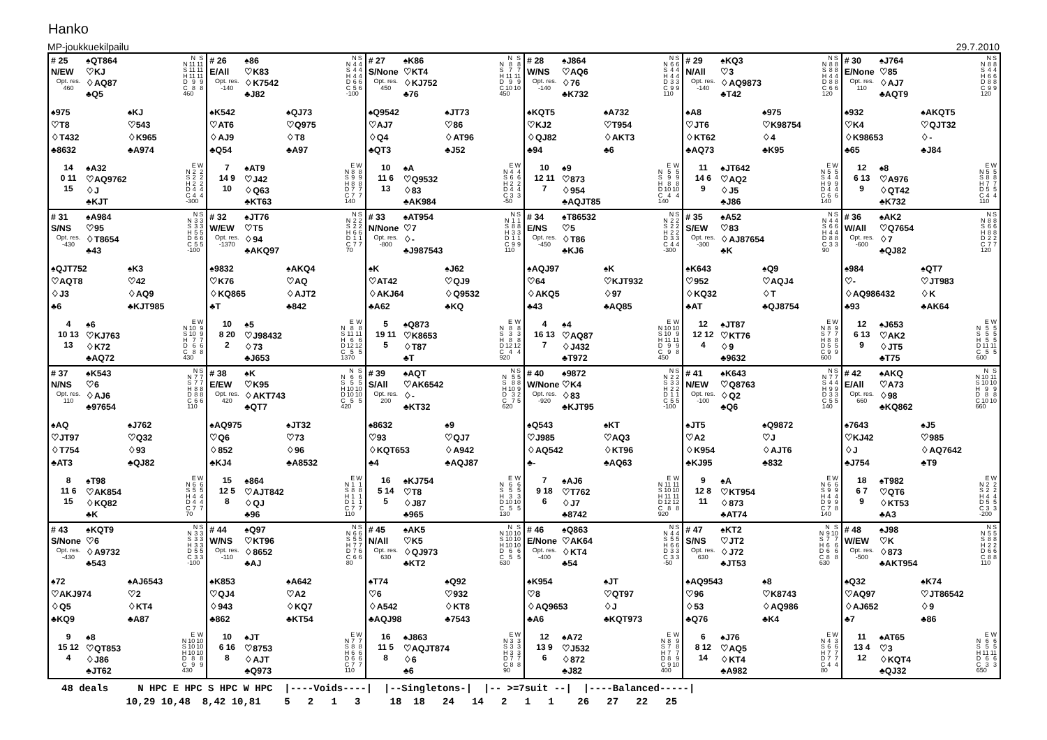Hanko
MP-joukkuekilpailu 29.7.2010
# 25
N/EW
Opt. res.
460
♠QT864
♡KJ
♢AQ87
♣Q5
| | N | S |
| --- | --- | --- |
| N | 11 | 11 |
| S | 11 | 11 |
| H | 11 | 11 |
| D | 9 | 9 |
| C | 8 | 8 |
| 460 | | |
♠975
♡T8
♢T432
♣8632
♠KJ
♡543
♢K965
♣A974
14
0 11
15
♠A32
♡AQ9762
♢J
♣KJT
| | E | W |
| --- | --- | --- |
| N | 2 | 2 |
| S | 2 | 2 |
| H | 2 | 2 |
| D | 4 | 4 |
| C | 4 | 4 |
| -300 | | |
# 26
E/All
Opt. res.
-140
♠86
♡K83
♢K7542
♣J82
| | N | S |
| --- | --- | --- |
| N | 4 | 4 |
| S | 4 | 4 |
| H | 4 | 4 |
| D | 6 | 6 |
| C | 5 | 6 |
| -100 | | |
♠K542
♡AT6
♢AJ9
♣Q54
♠QJ73
♡Q975
♢T8
♣A97
7
14 9
10
♠AT9
♡J42
♢Q63
♣KT63
| | E | W |
| --- | --- | --- |
| N | 8 | 8 |
| S | 9 | 9 |
| H | 8 | 8 |
| D | 7 | 7 |
| C | 7 | 7 |
| 140 | | |
# 27
S/None
Opt. res.
450
♠K86
♡KT4
♢KJ752
♣76
| | N | S |
| --- | --- | --- |
| N | 8 | 8 |
| S | 7 | 7 |
| H | 11 | 11 |
| D | 9 | 9 |
| C | 10 | 10 |
| 450 | | |
♠Q9542
♡AJ7
♢Q4
♣QT3
♠JT73
♡86
♢AT96
♣J52
10
11 6
13
♠A
♡Q9532
♢83
♣AK984
| | E | W |
| --- | --- | --- |
| N | 4 | 4 |
| S | 6 | 6 |
| H | 2 | 2 |
| D | 4 | 4 |
| C | 3 | 3 |
| -50 | | |
# 28
W/NS
Opt. res.
-140
♠J864
♡AQ6
♢76
♣K732
| | N | S |
| --- | --- | --- |
| N | 6 | 6 |
| S | 4 | 4 |
| H | 4 | 4 |
| D | 3 | 3 |
| C | 9 | 9 |
| 110 | | |
♠KQT5
♡KJ2
♢QJ82
♣94
♠A732
♡T954
♢AKT3
♣6
10
12 11
7
♠9
♡873
♢954
♣AQJT85
| | E | W |
| --- | --- | --- |
| N | 5 | 5 |
| S | 9 | 9 |
| H | 8 | 8 |
| D | 10 | 10 |
| C | 4 | 4 |
| 140 | | |
# 29
N/All
Opt. res.
-140
♠KQ3
♡3
♢AQ9873
♣T42
| | N | S |
| --- | --- | --- |
| N | 8 | 8 |
| S | 8 | 8 |
| H | 4 | 4 |
| D | 8 | 8 |
| C | 6 | 6 |
| 120 | | |
♠A8
♡JT6
♢KT62
♣AQ73
♠975
♡K98754
♢4
♣K95
11
14 6
9
♠JT642
♡AQ2
♢J5
♣J86
| | E | W |
| --- | --- | --- |
| N | 5 | 5 |
| S | 4 | 4 |
| H | 9 | 9 |
| D | 4 | 4 |
| C | 6 | 6 |
| 140 | | |
# 30
E/None
Opt. res.
110
♠J764
♡85
♢AJ7
♣AQT9
| | N | S |
| --- | --- | --- |
| N | 8 | 8 |
| S | 4 | 4 |
| H | 6 | 6 |
| D | 8 | 8 |
| C | 9 | 9 |
| 120 | | |
♠932
♡K4
♢K98653
♣65
♠AKQT5
♡QJT32
♢-
♣J84
12
6 13
9
♠8
♡A976
♢QT42
♣K732
| | E | W |
| --- | --- | --- |
| N | 5 | 5 |
| S | 8 | 8 |
| H | 7 | 7 |
| D | 5 | 5 |
| C | 4 | 4 |
| 110 | | |
# 31
S/NS
Opt. res.
-430
♠A984
♡95
♢T8654
♣43
| | N | S |
| --- | --- | --- |
| N | 3 | 3 |
| S | 3 | 3 |
| H | 5 | 5 |
| D | 6 | 6 |
| C | 5 | 5 |
| -100 | | |
♠QJT752
♡AQT8
♢J3
♣6
♠K3
♡42
♢AQ9
♣KJT985
4
10 13
13
♠6
♡KJ763
♢K72
♣AQ72
| | E | W |
| --- | --- | --- |
| N | 10 | 9 |
| S | 10 | 9 |
| H | 7 | 7 |
| D | 6 | 6 |
| C | 8 | 8 |
| 430 | | |
# 32
W/EW
Opt. res.
-1370
♠JT76
♡T5
♢94
♣AKQ97
| | N | S |
| --- | --- | --- |
| N | 2 | 2 |
| S | 2 | 2 |
| H | 6 | 6 |
| D | 1 | 1 |
| C | 7 | 7 |
| 70 | | |
♠9832
♡K76
♢KQ865
♣T
♠AKQ4
♡AQ
♢AJT2
♣842
10
8 20
2
♠5
♡J98432
♢73
♣J653
| | E | W |
| --- | --- | --- |
| N | 8 | 8 |
| S | 11 | 11 |
| H | 6 | 6 |
| D | 12 | 12 |
| C | 5 | 5 |
| 1370 | | |
# 33
N/None
Opt. res.
-800
♠AT954
♡7
♢-
♣J987543
| | N | S |
| --- | --- | --- |
| N | 1 | 1 |
| S | 8 | 8 |
| H | 3 | 3 |
| D | 1 | 1 |
| C | 9 | 9 |
| 110 | | |
♠K
♡AT42
♢AKJ64
♣A62
♠J62
♡QJ9
♢Q9532
♣KQ
5
19 11
5
♠Q873
♡K8653
♢T87
♣T
| | E | W |
| --- | --- | --- |
| N | 8 | 8 |
| S | 3 | 3 |
| H | 8 | 8 |
| D | 12 | 12 |
| C | 4 | 4 |
| 920 | | |
# 34
E/NS
Opt. res.
-450
♠T86532
♡5
♢T86
♣KJ6
| | N | S |
| --- | --- | --- |
| N | 2 | 2 |
| S | 2 | 2 |
| H | 2 | 2 |
| D | 3 | 3 |
| C | 4 | 4 |
| -300 | | |
♠AQJ97
♡64
♢AKQ5
♣43
♠K
♡KJT932
♢97
♣AQ85
4
16 13
7
♠4
♡AQ87
♢J432
♣T972
| | E | W |
| --- | --- | --- |
| N | 10 | 10 |
| S | 10 | 9 |
| H | 11 | 11 |
| D | 9 | 9 |
| C | 9 | 8 |
| 450 | | |
# 35
S/EW
Opt. res.
-300
♠A52
♡83
♢AJ87654
♣K
| | N | S |
| --- | --- | --- |
| N | 4 | 4 |
| S | 6 | 6 |
| H | 4 | 4 |
| D | 8 | 8 |
| C | 3 | 3 |
| 90 | | |
♠K643
♡952
♢KQ32
♣AT
♠Q9
♡AQJ4
♢T
♣QJ8754
12
12 12
4
♠JT87
♡KT76
♢9
♣9632
| | E | W |
| --- | --- | --- |
| N | 8 | 9 |
| S | 7 | 7 |
| H | 8 | 8 |
| D | 5 | 5 |
| C | 9 | 9 |
| 600 | | |
# 36
W/All
Opt. res.
-600
♠AK2
♡Q7654
♢7
♣QJ82
| | N | S |
| --- | --- | --- |
| N | 8 | 8 |
| S | 6 | 6 |
| H | 8 | 8 |
| D | 2 | 2 |
| C | 7 | 7 |
| 120 | | |
♠984
♡-
♢AQ986432
♣93
♠QT7
♡JT983
♢K
♣AK64
12
6 13
9
♠J653
♡AK2
♢JT5
♣T75
| | E | W |
| --- | --- | --- |
| N | 5 | 5 |
| S | 5 | 5 |
| H | 5 | 5 |
| D | 11 | 11 |
| C | 5 | 5 |
| 600 | | |
# 37
N/NS
Opt. res.
110
♠K543
♡6
♢AJ6
♣97654
| | N | S |
| --- | --- | --- |
| N | 7 | 7 |
| S | 7 | 7 |
| H | 8 | 8 |
| D | 8 | 8 |
| C | 6 | 6 |
| 110 | | |
♠AQ
♡JT97
♢T754
♣AT3
♠J762
♡Q32
♢93
♣QJ82
8
11 6
15
♠T98
♡AK854
♢KQ82
♣K
| | E | W |
| --- | --- | --- |
| N | 6 | 6 |
| S | 5 | 5 |
| H | 4 | 4 |
| D | 4 | 4 |
| C | 7 | 7 |
| 70 | | |
# 38
E/EW
Opt. res.
420
♠K
♡K95
♢AKT743
♣QT7
| | N | S |
| --- | --- | --- |
| N | 6 | 6 |
| S | 5 | 5 |
| H | 10 | 10 |
| D | 10 | 10 |
| C | 5 | 5 |
| 420 | | |
♠AQ975
♡Q6
♢852
♣KJ4
♠JT32
♡73
♢96
♣A8532
15
12 5
8
♠864
♡AJT842
♢QJ
♣96
| | E | W |
| --- | --- | --- |
| N | 1 | 1 |
| S | 8 | 8 |
| H | 1 | 1 |
| D | 1 | 1 |
| C | 7 | 7 |
| 110 | | |
# 39
S/All
Opt. res.
200
♠AQT
♡AK6542
♢-
♣KT32
| | N | S |
| --- | --- | --- |
| N | 5 | 5 |
| S | 8 | 8 |
| H | 10 | 9 |
| D | 3 | 2 |
| C | 7 | 5 |
| 620 | | |
♠8632
♡93
♢KQT653
♣4
♠9
♡QJ7
♢A942
♣AQJ87
16
5 14
5
♠KJ754
♡T8
♢J87
♣965
| | E | W |
| --- | --- | --- |
| N | 6 | 6 |
| S | 5 | 5 |
| H | 3 | 3 |
| D | 10 | 10 |
| C | 5 | 5 |
| 130 | | |
# 40
W/None
Opt. res.
-920
♠9872
♡K4
♢83
♣KJT95
| | N | S |
| --- | --- | --- |
| N | 2 | 2 |
| S | 3 | 3 |
| H | 2 | 2 |
| D | 1 | 1 |
| C | 5 | 5 |
| -100 | | |
♠Q543
♡J985
♢AQ542
♣-
♠KT
♡AQ3
♢KT96
♣AQ63
7
9 18
6
♠AJ6
♡T762
♢J7
♣8742
| | E | W |
| --- | --- | --- |
| N | 11 | 11 |
| S | 10 | 10 |
| H | 11 | 11 |
| D | 12 | 12 |
| C | 8 | 8 |
| 920 | | |
# 41
N/EW
Opt. res.
-100
♠K643
♡Q8763
♢Q2
♣Q6
| | N | S |
| --- | --- | --- |
| N | 7 | 7 |
| S | 4 | 4 |
| H | 9 | 9 |
| D | 3 | 3 |
| C | 5 | 5 |
| 140 | | |
♠JT5
♡A2
♢K954
♣KJ95
♠Q9872
♡J
♢AJT6
♣832
9
12 8
11
♠A
♡KT954
♢873
♣AT74
| | E | W |
| --- | --- | --- |
| N | 6 | 6 |
| S | 9 | 9 |
| H | 4 | 4 |
| D | 9 | 9 |
| C | 7 | 8 |
| 140 | | |
# 42
E/All
Opt. res.
660
♠AKQ
♡A73
♢98
♣KQ862
| | N | S |
| --- | --- | --- |
| N | 10 | 11 |
| S | 10 | 10 |
| H | 9 | 9 |
| D | 8 | 8 |
| C | 10 | 10 |
| 660 | | |
♠7643
♡KJ42
♢J
♣J754
♠J5
♡985
♢AQ7642
♣T9
18
6 7
9
♠T982
♡QT6
♢KT53
♣A3
| | E | W |
| --- | --- | --- |
| N | 2 | 2 |
| S | 2 | 2 |
| H | 4 | 4 |
| D | 5 | 5 |
| C | 3 | 3 |
| -200 | | |
# 43
S/None
Opt. res.
-430
♠KQT9
♡6
♢A9732
♣543
| | N | S |
| --- | --- | --- |
| N | 3 | 3 |
| S | 3 | 3 |
| H | 3 | 3 |
| D | 5 | 5 |
| C | 3 | 3 |
| -100 | | |
♠72
♡AKJ974
♢Q5
♣KQ9
♠AJ6543
♡2
♢KT4
♣A87
9
15 12
4
♠8
♡QT853
♢J86
♣JT62
| | E | W |
| --- | --- | --- |
| N | 10 | 10 |
| S | 10 | 10 |
| H | 10 | 10 |
| D | 8 | 8 |
| C | 9 | 9 |
| 430 | | |
# 44
W/NS
Opt. res.
-110
♠Q97
♡KT96
♢8652
♣AJ
| | N | S |
| --- | --- | --- |
| N | 6 | 6 |
| S | 5 | 5 |
| H | 7 | 7 |
| D | 7 | 6 |
| C | 6 | 6 |
| 80 | | |
♠K853
♡QJ4
♢943
♣862
♠A642
♡A2
♢KQ7
♣KT54
10
6 16
8
♠JT
♡8753
♢AJT
♣Q973
| | E | W |
| --- | --- | --- |
| N | 7 | 7 |
| S | 8 | 8 |
| H | 6 | 6 |
| D | 6 | 6 |
| C | 7 | 7 |
| 110 | | |
# 45
N/All
Opt. res.
630
♠AK5
♡K5
♢QJ973
♣KT2
| | N | S |
| --- | --- | --- |
| N | 10 | 10 |
| S | 10 | 10 |
| H | 10 | 10 |
| D | 6 | 6 |
| C | 5 | 5 |
| 630 | | |
♠T74
♡6
♢A542
♣AQJ98
♠Q92
♡932
♢KT8
♣7543
16
11 5
8
♠J863
♡AQJT874
♢6
♣6
| | E | W |
| --- | --- | --- |
| N | 3 | 3 |
| S | 3 | 3 |
| H | 3 | 3 |
| D | 7 | 7 |
| C | 8 | 8 |
| 90 | | |
# 46
E/None
Opt. res.
-400
♠Q863
♡AK64
♢KT4
♣54
| | N | S |
| --- | --- | --- |
| N | 4 | 4 |
| S | 5 | 5 |
| H | 6 | 6 |
| D | 3 | 3 |
| C | 3 | 3 |
| -50 | | |
♠K954
♡8
♢AQ9653
♣A6
♠JT
♡QT97
♢J
♣KQT973
12
13 9
6
♠A72
♡J532
♢872
♣J82
| | E | W |
| --- | --- | --- |
| N | 8 | 9 |
| S | 7 | 8 |
| H | 7 | 7 |
| D | 8 | 9 |
| C | 9 | 10 |
| 400 | | |
# 47
S/NS
Opt. res.
630
♠KT2
♡JT2
♢J72
♣JT53
| | N | S |
| --- | --- | --- |
| N | 9 | 10 |
| S | 7 | 7 |
| H | 6 | 6 |
| D | 6 | 6 |
| C | 8 | 8 |
| 630 | | |
♠AQ9543
♡96
♢53
♣Q76
♠8
♡K8743
♢AQ986
♣K4
6
8 12
14
♠J76
♡AQ5
♢KT4
♣A982
| | E | W |
| --- | --- | --- |
| N | 4 | 3 |
| S | 6 | 6 |
| H | 7 | 7 |
| D | 7 | 7 |
| C | 4 | 4 |
| 80 | | |
# 48
W/EW
Opt. res.
-500
♠J98
♡K
♢873
♣AKT954
| | N | S |
| --- | --- | --- |
| N | 5 | 5 |
| S | 8 | 8 |
| H | 2 | 2 |
| D | 6 | 6 |
| C | 8 | 8 |
| 110 | | |
♠Q32
♡AQ97
♢AJ652
♣7
♠K74
♡JT86542
♢9
♣86
11
13 4
12
♠AT65
♡3
♢KQT4
♣QJ32
| | E | W |
| --- | --- | --- |
| N | 6 | 6 |
| S | 5 | 5 |
| H | 11 | 11 |
| D | 6 | 6 |
| C | 3 | 3 |
| 650 | | |
48 deals N HPC E HPC S HPC W HPC |----Voids----| |--Singletons-| |-- >=7suit --| |----Balanced-----| 10,29 10,48 8,42 10,81 5 2 1 3 18 18 24 14 2 1 1 26 27 22 25